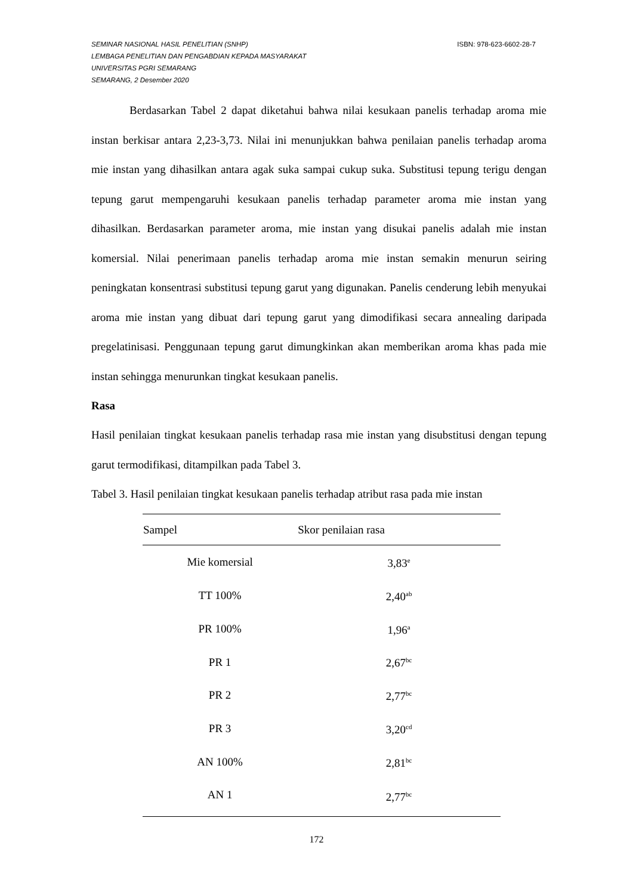ISBN: 978-623-6602-28-7 SEMINAR NASIONAL HASIL PENELITIAN (SNHP)
LEMBAGA PENELITIAN DAN PENGABDIAN KEPADA MASYARAKAT
UNIVERSITAS PGRI SEMARANG
SEMARANG, 2 Desember 2020
Berdasarkan Tabel 2 dapat diketahui bahwa nilai kesukaan panelis terhadap aroma mie instan berkisar antara 2,23-3,73. Nilai ini menunjukkan bahwa penilaian panelis terhadap aroma mie instan yang dihasilkan antara agak suka sampai cukup suka. Substitusi tepung terigu dengan tepung garut mempengaruhi kesukaan panelis terhadap parameter aroma mie instan yang dihasilkan. Berdasarkan parameter aroma, mie instan yang disukai panelis adalah mie instan komersial. Nilai penerimaan panelis terhadap aroma mie instan semakin menurun seiring peningkatan konsentrasi substitusi tepung garut yang digunakan. Panelis cenderung lebih menyukai aroma mie instan yang dibuat dari tepung garut yang dimodifikasi secara annealing daripada pregelatinisasi. Penggunaan tepung garut dimungkinkan akan memberikan aroma khas pada mie instan sehingga menurunkan tingkat kesukaan panelis.
Rasa
Hasil penilaian tingkat kesukaan panelis terhadap rasa mie instan yang disubstitusi dengan tepung garut termodifikasi, ditampilkan pada Tabel 3.
Tabel 3. Hasil penilaian tingkat kesukaan panelis terhadap atribut rasa pada mie instan
| Sampel | Skor penilaian rasa |
| --- | --- |
| Mie komersial | 3,83<sup>e</sup> |
| TT 100% | 2,40<sup>ab</sup> |
| PR 100% | 1,96<sup>a</sup> |
| PR 1 | 2,67<sup>bc</sup> |
| PR 2 | 2,77<sup>bc</sup> |
| PR 3 | 3,20<sup>cd</sup> |
| AN 100% | 2,81<sup>bc</sup> |
| AN 1 | 2,77<sup>bc</sup> |
172